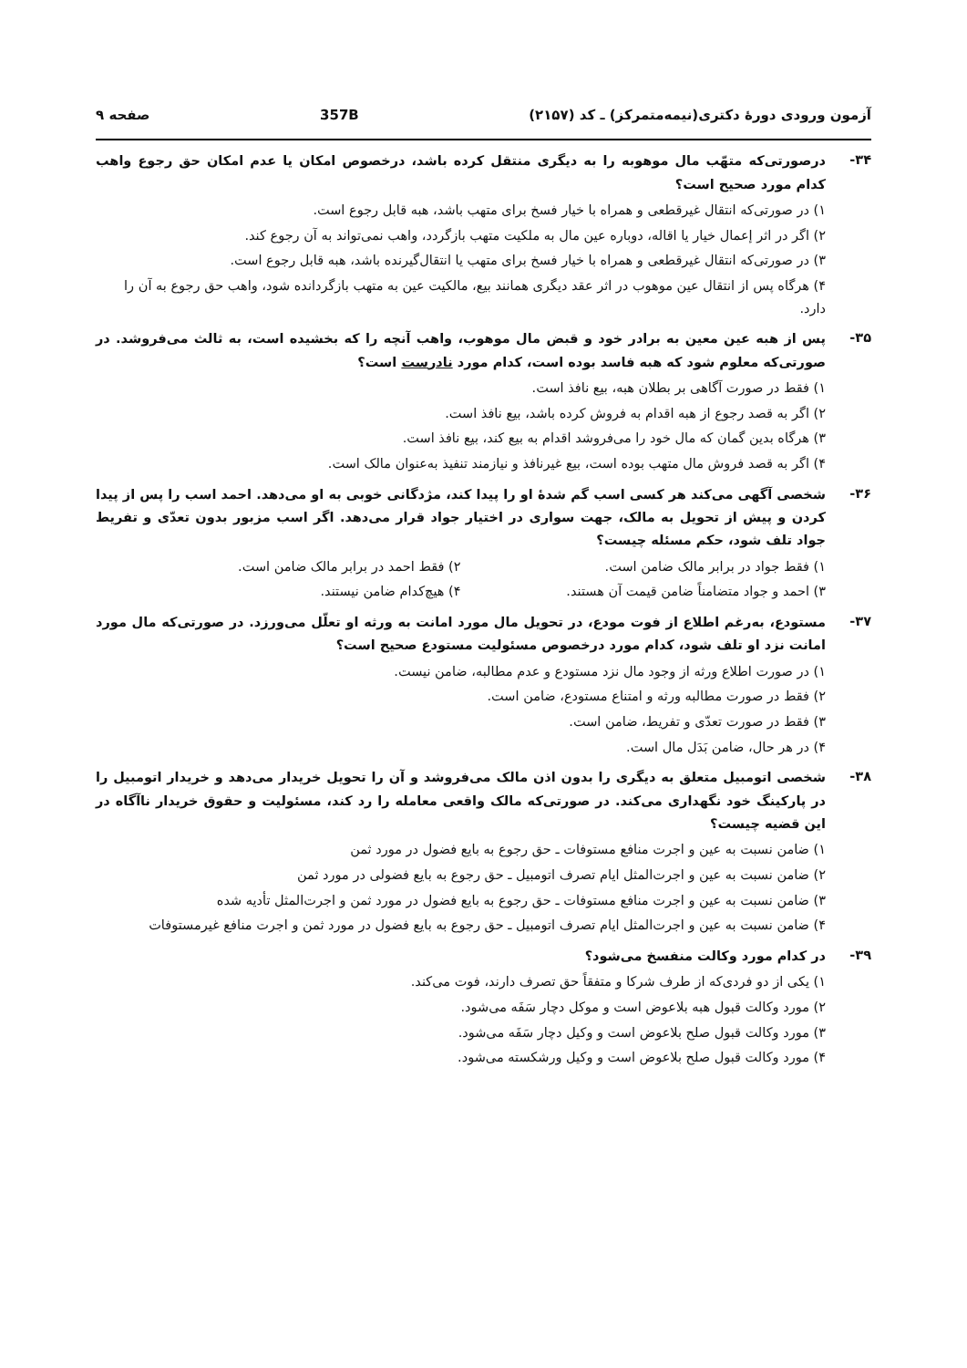آزمون ورودی دورهٔ دکتری(نیمه‌متمرکز) ـ کد (۲۱۵۷) 357B صفحه ۹
۳۴-
درصورتی‌که متهّب مال موهوبه را به دیگری منتقل کرده باشد، درخصوص امکان یا عدم امکان حق رجوع واهب کدام مورد صحیح است؟
۱) در صورتی‌که انتقال غیرقطعی و همراه با خیار فسخ برای متهب باشد، هبه قابل رجوع است.
۲) اگر در اثر إعمال خیار یا اقاله، دوباره عین مال به ملکیت متهب بازگردد، واهب نمی‌تواند به آن رجوع کند.
۳) در صورتی‌که انتقال غیرقطعی و همراه با خیار فسخ برای متهب یا انتقال‌گیرنده باشد، هبه قابل رجوع است.
۴) هرگاه پس از انتقال عین موهوب در اثر عقد دیگری همانند بیع، مالکیت عین به متهب بازگردانده شود، واهب حق رجوع به آن را دارد.
۳۵-
پس از هبه عین معین به برادر خود و قبض مال موهوب، واهب آنچه را که بخشیده است، به ثالث می‌فروشد. در صورتی‌که معلوم شود که هبه فاسد بوده است، کدام مورد نادرست است؟
۱) فقط در صورت آگاهی بر بطلان هبه، بیع نافذ است.
۲) اگر به قصد رجوع از هبه اقدام به فروش کرده باشد، بیع نافذ است.
۳) هرگاه بدین گمان که مال خود را می‌فروشد اقدام به بیع کند، بیع نافذ است.
۴) اگر به قصد فروش مال متهب بوده است، بیع غیرنافذ و نیازمند تنفیذ به‌عنوان مالک است.
۳۶-
شخصی آگهی می‌کند هر کسی اسب گم شدهٔ او را پیدا کند، مژدگانی خوبی به او می‌دهد. احمد اسب را پس از پیدا کردن و پیش از تحویل به مالک، جهت سواری در اختیار جواد قرار می‌دهد. اگر اسب مزبور بدون تعدّی و تفریط جواد تلف شود، حکم مسئله چیست؟
۱) فقط جواد در برابر مالک ضامن است.
۲) فقط احمد در برابر مالک ضامن است.
۳) احمد و جواد متضامناً ضامن قیمت آن هستند.
۴) هیچ‌کدام ضامن نیستند.
۳۷-
مستودع، به‌رغم اطلاع از فوت مودع، در تحویل مال مورد امانت به ورثه او تعلّل می‌ورزد. در صورتی‌که مال مورد امانت نزد او تلف شود، کدام مورد درخصوص مسئولیت مستودع صحیح است؟
۱) در صورت اطلاع ورثه از وجود مال نزد مستودع و عدم مطالبه، ضامن نیست.
۲) فقط در صورت مطالبه ورثه و امتناع مستودع، ضامن است.
۳) فقط در صورت تعدّی و تفریط، ضامن است.
۴) در هر حال، ضامن بَدَل مال است.
۳۸-
شخصی اتومبیل متعلق به دیگری را بدون اذن مالک می‌فروشد و آن را تحویل خریدار می‌دهد و خریدار اتومبیل را در پارکینگ خود نگهداری می‌کند. در صورتی‌که مالک واقعی معامله را رد کند، مسئولیت و حقوق خریدار ناآگاه در این قضیه چیست؟
۱) ضامن نسبت به عین و اجرت منافع مستوفات ـ حق رجوع به بایع فضول در مورد ثمن
۲) ضامن نسبت به عین و اجرت‌المثل ایام تصرف اتومبیل ـ حق رجوع به بایع فضولی در مورد ثمن
۳) ضامن نسبت به عین و اجرت منافع مستوفات ـ حق رجوع به بایع فضول در مورد ثمن و اجرت‌المثل تأدیه شده
۴) ضامن نسبت به عین و اجرت‌المثل ایام تصرف اتومبیل ـ حق رجوع به بایع فضول در مورد ثمن و اجرت منافع غیرمستوفات
۳۹-
در کدام مورد وکالت منفسخ می‌شود؟
۱) یکی از دو فردی‌که از طرف شرکا و متفقاً حق تصرف دارند، فوت می‌کند.
۲) مورد وکالت قبول هبه بلاعوض است و موکل دچار سَفَه می‌شود.
۳) مورد وکالت قبول صلح بلاعوض است و وکیل دچار سَفَه می‌شود.
۴) مورد وکالت قبول صلح بلاعوض است و وکیل ورشکسته می‌شود.